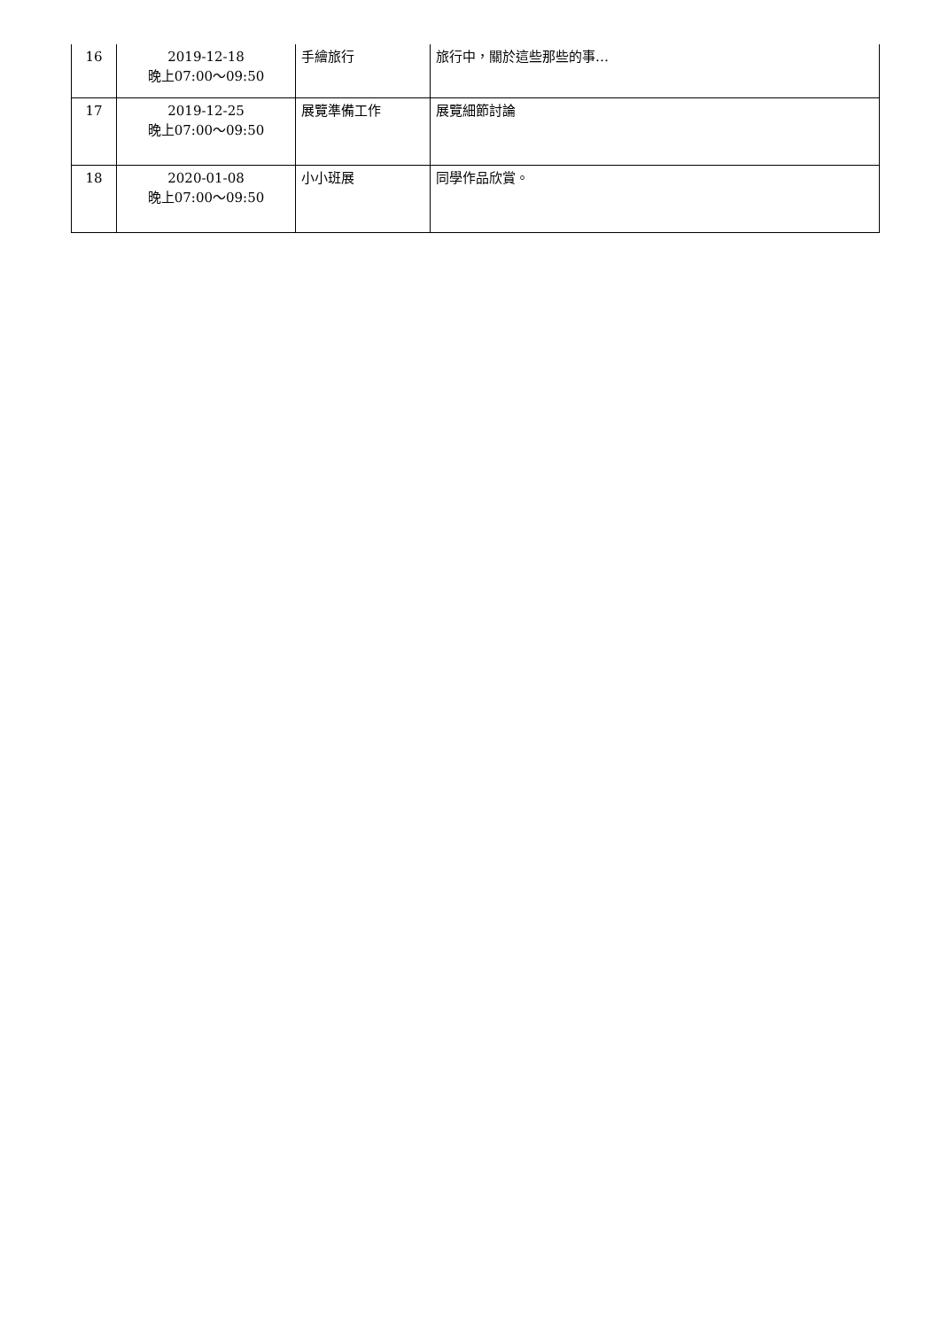| 16 | 2019-12-18 晚上07:00～09:50 | 手繪旅行 | 旅行中，關於這些那些的事… |
| 17 | 2019-12-25 晚上07:00～09:50 | 展覽準備工作 | 展覽細節討論 |
| 18 | 2020-01-08 晚上07:00～09:50 | 小小班展 | 同學作品欣賞。 |